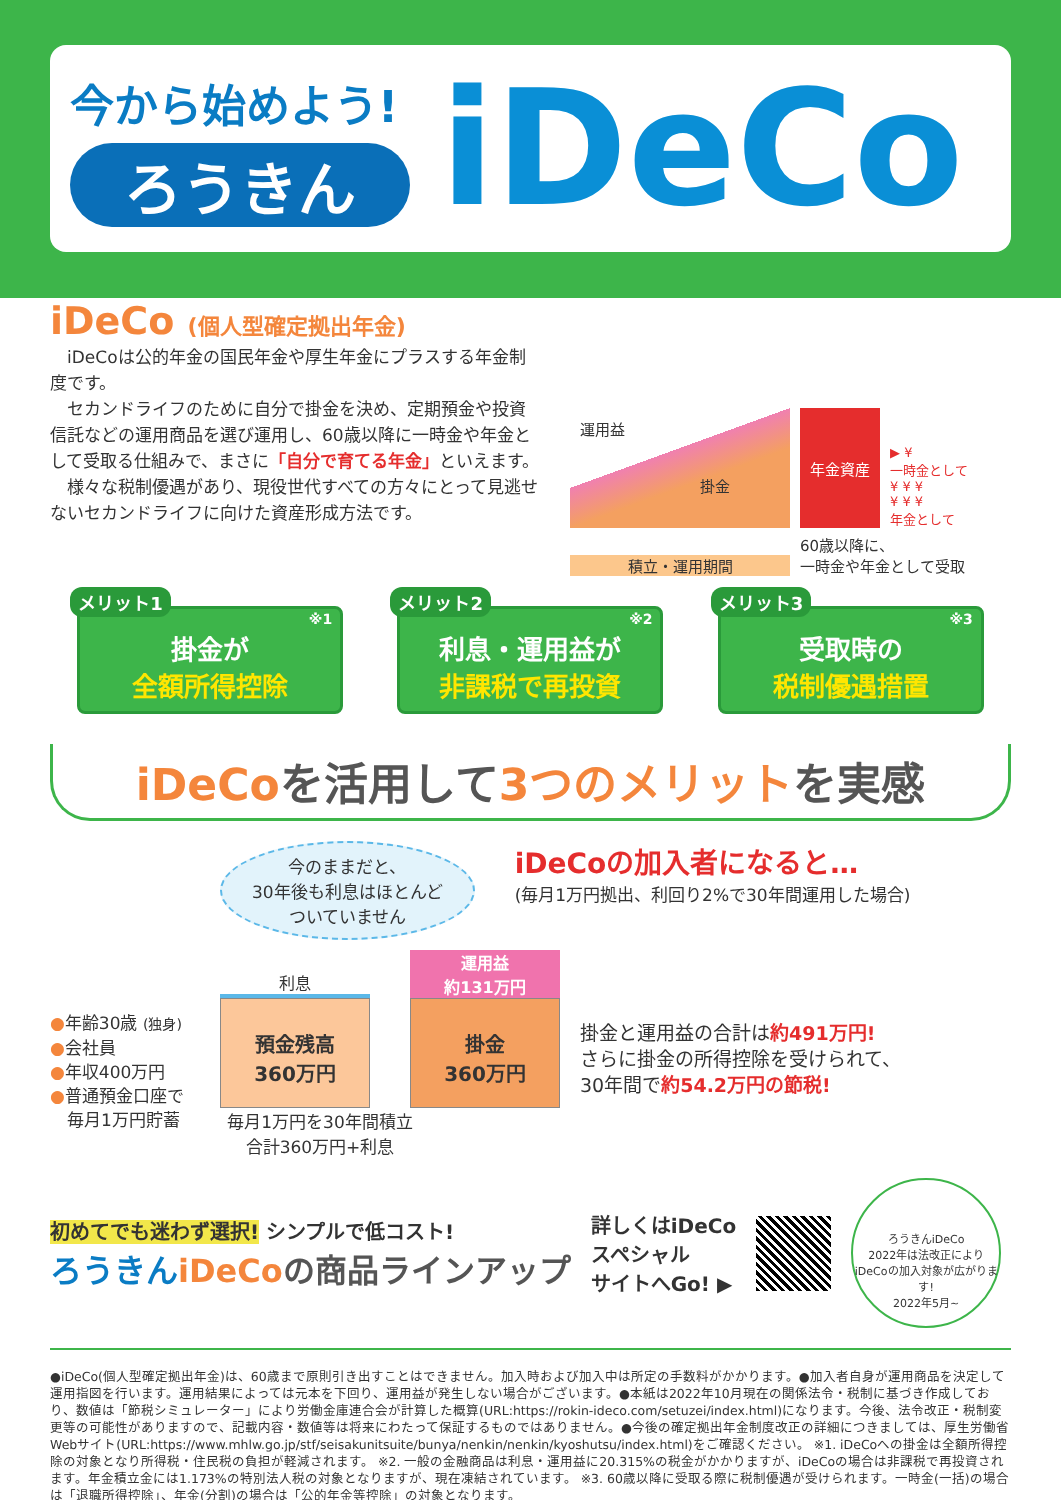今から始めよう!
ろうきん
iDeCo
iDeCo (個人型確定拠出年金)
　iDeCoは公的年金の国民年金や厚生年金にプラスする年金制度です。
　セカンドライフのために自分で掛金を決め、定期預金や投資信託などの運用商品を選び運用し、60歳以降に一時金や年金として受取る仕組みで、まさに「自分で育てる年金」といえます。
　様々な税制優遇があり、現役世代すべての方々にとって見逃せないセカンドライフに向けた資産形成方法です。
運用益
掛金
年金資産
▶ ¥
一時金として
¥ ¥ ¥
¥ ¥ ¥
年金として
積立・運用期間
60歳以降に、
一時金や年金として受取
メリット1
※1
掛金が
全額所得控除
メリット2
※2
利息・運用益が
非課税で再投資
メリット3
※3
受取時の
税制優遇措置
iDeCoを活用して3つのメリットを実感
●年齢30歳 (独身)
●会社員
●年収400万円
●普通預金口座で
　毎月1万円貯蓄
今のままだと、
30年後も利息はほとんど
ついていません
iDeCoの加入者になると…
(毎月1万円拠出、利回り2%で30年間運用した場合)
利息
預金残高
360万円
運用益
約131万円
掛金
360万円
毎月1万円を30年間積立
合計360万円+利息
掛金と運用益の合計は約491万円!
さらに掛金の所得控除を受けられて、
30年間で約54.2万円の節税!
初めてでも迷わず選択! シンプルで低コスト!
ろうきんiDeCo の商品ラインアップ
詳しくはiDeCo
スペシャル
サイトへGo! ▶
ろうきんiDeCo
2022年は法改正により
iDeCoの加入対象が広がります!
2022年5月~
●iDeCo(個人型確定拠出年金)は、60歳まで原則引き出すことはできません。加入時および加入中は所定の手数料がかかります。●加入者自身が運用商品を決定して運用指図を行います。運用結果によっては元本を下回り、運用益が発生しない場合がございます。●本紙は2022年10月現在の関係法令・税制に基づき作成しており、数値は「節税シミュレーター」により労働金庫連合会が計算した概算(URL:https://rokin-ideco.com/setuzei/index.html)になります。今後、法令改正・税制変更等の可能性がありますので、記載内容・数値等は将来にわたって保証するものではありません。●今後の確定拠出年金制度改正の詳細につきましては、厚生労働省Webサイト(URL:https://www.mhlw.go.jp/stf/seisakunitsuite/bunya/nenkin/nenkin/kyoshutsu/index.html)をご確認ください。 ※1. iDeCoへの掛金は全額所得控除の対象となり所得税・住民税の負担が軽減されます。 ※2. 一般の金融商品は利息・運用益に20.315%の税金がかかりますが、iDeCoの場合は非課税で再投資されます。年金積立金には1.173%の特別法人税の対象となりますが、現在凍結されています。 ※3. 60歳以降に受取る際に税制優遇が受けられます。一時金(一括)の場合は「退職所得控除」、年金(分割)の場合は「公的年金等控除」の対象となります。